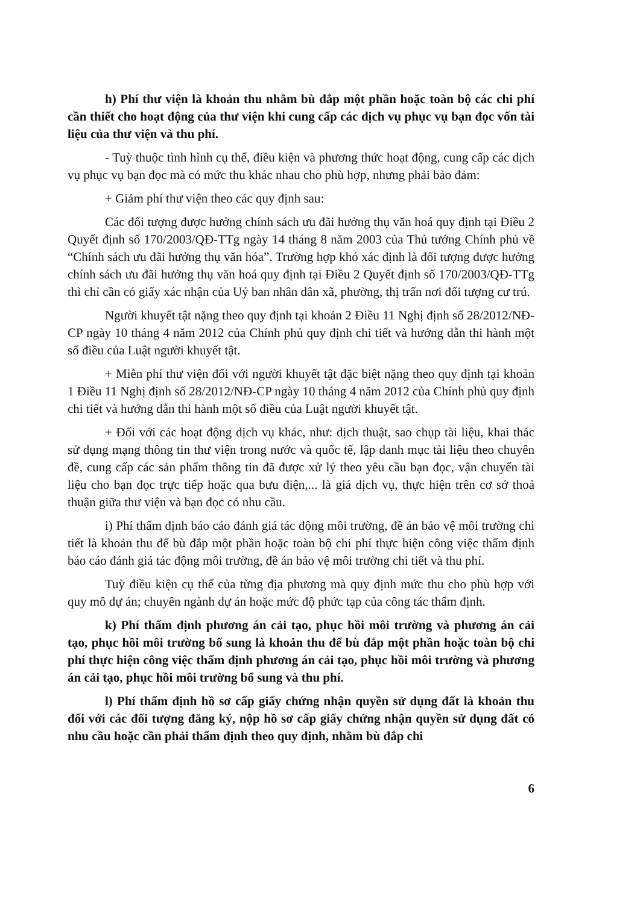h) Phí thư viện là khoản thu nhằm bù đắp một phần hoặc toàn bộ các chi phí cần thiết cho hoạt động của thư viện khi cung cấp các dịch vụ phục vụ bạn đọc vốn tài liệu của thư viện và thu phí.
- Tuỳ thuộc tình hình cụ thể, điều kiện và phương thức hoạt động, cung cấp các dịch vụ phục vụ bạn đọc mà có mức thu khác nhau cho phù hợp, nhưng phải bảo đảm:
+ Giảm phí thư viện theo các quy định sau:
Các đối tượng được hưởng chính sách ưu đãi hưởng thụ văn hoá quy định tại Điều 2 Quyết định số 170/2003/QĐ-TTg ngày 14 tháng 8 năm 2003 của Thủ tướng Chính phủ về “Chính sách ưu đãi hưởng thụ văn hóa”. Trường hợp khó xác định là đối tượng được hưởng chính sách ưu đãi hưởng thụ văn hoá quy định tại Điều 2 Quyết định số 170/2003/QĐ-TTg thì chỉ cần có giấy xác nhận của Uỷ ban nhân dân xã, phường, thị trấn nơi đối tượng cư trú.
Người khuyết tật nặng theo quy định tại khoản 2 Điều 11 Nghị định số 28/2012/NĐ-CP ngày 10 tháng 4 năm 2012 của Chính phủ quy định chi tiết và hướng dẫn thi hành một số điều của Luật người khuyết tật.
+ Miễn phí thư viện đối với người khuyết tật đặc biệt nặng theo quy định tại khoản 1 Điều 11 Nghị định số 28/2012/NĐ-CP ngày 10 tháng 4 năm 2012 của Chính phủ quy định chi tiết và hướng dẫn thi hành một số điều của Luật người khuyết tật.
+ Đối với các hoạt động dịch vụ khác, như: dịch thuật, sao chụp tài liệu, khai thác sử dụng mạng thông tin thư viện trong nước và quốc tế, lập danh mục tài liệu theo chuyên đề, cung cấp các sản phẩm thông tin đã được xử lý theo yêu cầu bạn đọc, vận chuyển tài liệu cho bạn đọc trực tiếp hoặc qua bưu điện,... là giá dịch vụ, thực hiện trên cơ sở thoả thuận giữa thư viện và bạn đọc có nhu cầu.
i) Phí thẩm định báo cáo đánh giá tác động môi trường, đề án bảo vệ môi trường chi tiết là khoản thu để bù đắp một phần hoặc toàn bộ chi phí thực hiện công việc thẩm định báo cáo đánh giá tác động môi trường, đề án bảo vệ môi trường chi tiết và thu phí.
Tuỳ điều kiện cụ thể của từng địa phương mà quy định mức thu cho phù hợp với quy mô dự án; chuyên ngành dự án hoặc mức độ phức tạp của công tác thẩm định.
k) Phí thẩm định phương án cải tạo, phục hồi môi trường và phương án cải tạo, phục hồi môi trường bổ sung là khoản thu để bù đắp một phần hoặc toàn bộ chi phí thực hiện công việc thẩm định phương án cải tạo, phục hồi môi trường và phương án cải tạo, phục hồi môi trường bổ sung và thu phí.
l) Phí thẩm định hồ sơ cấp giấy chứng nhận quyền sử dụng đất là khoản thu đối với các đối tượng đăng ký, nộp hồ sơ cấp giấy chứng nhận quyền sử dụng đất có nhu cầu hoặc cần phải thẩm định theo quy định, nhằm bù đắp chi
6